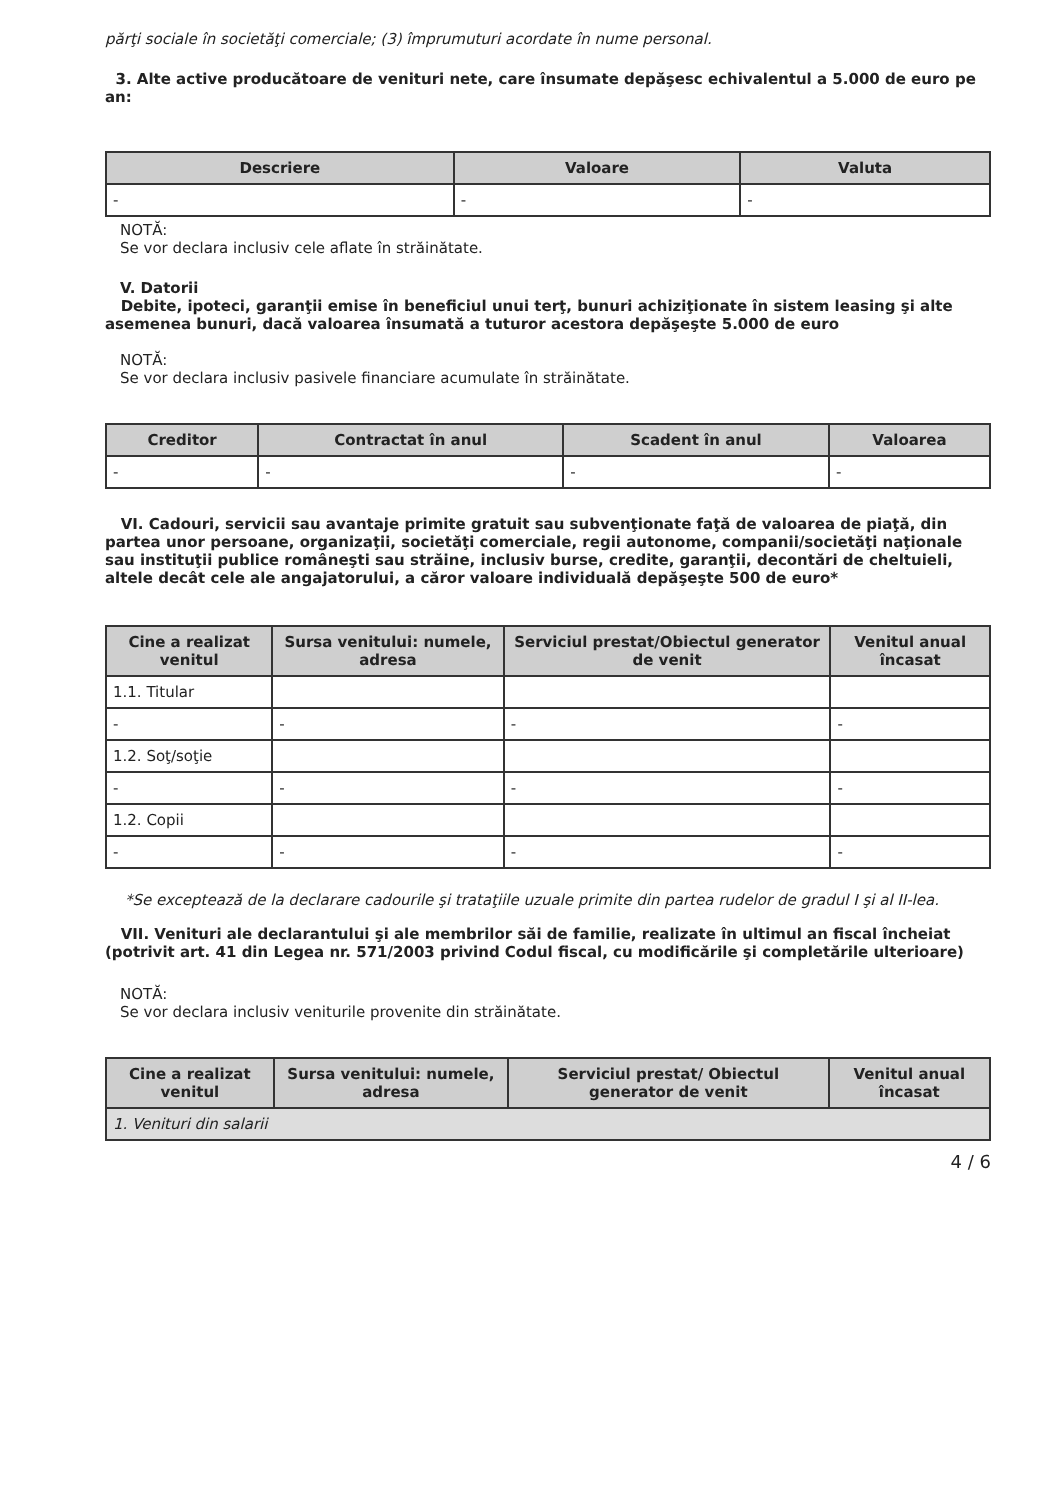părţi sociale în societăţi comerciale; (3) împrumuturi acordate în nume personal.
3. Alte active producătoare de venituri nete, care însumate depăşesc echivalentul a 5.000 de euro pe an:
| Descriere | Valoare | Valuta |
| --- | --- | --- |
| - | - | - |
NOTĂ:
Se vor declara inclusiv cele aflate în străinătate.
V. Datorii
Debite, ipoteci, garanţii emise în beneficiul unui terţ, bunuri achiziţionate în sistem leasing şi alte asemenea bunuri, dacă valoarea însumată a tuturor acestora depăşeşte 5.000 de euro
NOTĂ:
Se vor declara inclusiv pasivele financiare acumulate în străinătate.
| Creditor | Contractat în anul | Scadent în anul | Valoarea |
| --- | --- | --- | --- |
| - | - | - | - |
VI. Cadouri, servicii sau avantaje primite gratuit sau subvenţionate faţă de valoarea de piaţă, din partea unor persoane, organizaţii, societăţi comerciale, regii autonome, companii/societăţi naţionale sau instituţii publice româneşti sau străine, inclusiv burse, credite, garanţii, decontări de cheltuieli, altele decât cele ale angajatorului, a căror valoare individuală depăşeşte 500 de euro*
| Cine a realizat venitul | Sursa venitului: numele, adresa | Serviciul prestat/Obiectul generator de venit | Venitul anual încasat |
| --- | --- | --- | --- |
| 1.1. Titular | | | |
| - | - | - | - |
| 1.2. Soţ/soţie | | | |
| - | - | - | - |
| 1.2. Copii | | | |
| - | - | - | - |
*Se exceptează de la declarare cadourile şi trataţiile uzuale primite din partea rudelor de gradul I şi al II-lea.
VII. Venituri ale declarantului şi ale membrilor săi de familie, realizate în ultimul an fiscal încheiat (potrivit art. 41 din Legea nr. 571/2003 privind Codul fiscal, cu modificările şi completările ulterioare)
NOTĂ:
Se vor declara inclusiv veniturile provenite din străinătate.
| Cine a realizat venitul | Sursa venitului: numele, adresa | Serviciul prestat/ Obiectul generator de venit | Venitul anual încasat |
| --- | --- | --- | --- |
| 1. Venituri din salarii | | | |
4 / 6